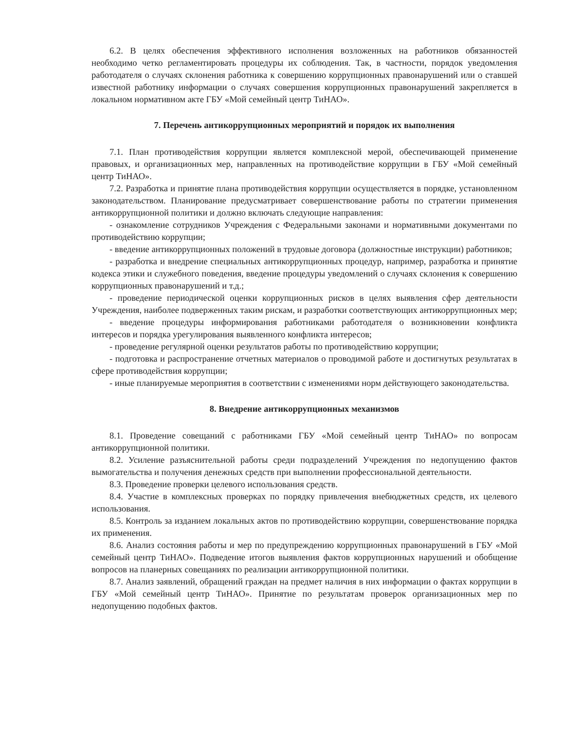6.2. В целях обеспечения эффективного исполнения возложенных на работников обязанностей необходимо четко регламентировать процедуры их соблюдения. Так, в частности, порядок уведомления работодателя о случаях склонения работника к совершению коррупционных правонарушений или о ставшей известной работнику информации о случаях совершения коррупционных правонарушений закрепляется в локальном нормативном акте ГБУ «Мой семейный центр ТиНАО».
7. Перечень антикоррупционных мероприятий и порядок их выполнения
7.1. План противодействия коррупции является комплексной мерой, обеспечивающей применение правовых, и организационных мер, направленных на противодействие коррупции в ГБУ «Мой семейный центр ТиНАО».
7.2. Разработка и принятие плана противодействия коррупции осуществляется в порядке, установленном законодательством. Планирование предусматривает совершенствование работы по стратегии применения антикоррупционной политики и должно включать следующие направления:
- ознакомление сотрудников Учреждения с Федеральными законами и нормативными документами по противодействию коррупции;
- введение антикоррупционных положений в трудовые договора (должностные инструкции) работников;
- разработка и внедрение специальных антикоррупционных процедур, например, разработка и принятие кодекса этики и служебного поведения, введение процедуры уведомлений о случаях склонения к совершению коррупционных правонарушений и т.д.;
- проведение периодической оценки коррупционных рисков в целях выявления сфер деятельности Учреждения, наиболее подверженных таким рискам, и разработки соответствующих антикоррупционных мер;
- введение процедуры информирования работниками работодателя о возникновении конфликта интересов и порядка урегулирования выявленного конфликта интересов;
- проведение регулярной оценки результатов работы по противодействию коррупции;
- подготовка и распространение отчетных материалов о проводимой работе и достигнутых результатах в сфере противодействия коррупции;
- иные планируемые мероприятия в соответствии с изменениями норм действующего законодательства.
8. Внедрение антикоррупционных механизмов
8.1. Проведение совещаний с работниками ГБУ «Мой семейный центр ТиНАО» по вопросам антикоррупционной политики.
8.2. Усиление разъяснительной работы среди подразделений Учреждения по недопущению фактов вымогательства и получения денежных средств при выполнении профессиональной деятельности.
8.3. Проведение проверки целевого использования средств.
8.4. Участие в комплексных проверках по порядку привлечения внебюджетных средств, их целевого использования.
8.5. Контроль за изданием локальных актов по противодействию коррупции, совершенствование порядка их применения.
8.6. Анализ состояния работы и мер по предупреждению коррупционных правонарушений в ГБУ «Мой семейный центр ТиНАО». Подведение итогов выявления фактов коррупционных нарушений и обобщение вопросов на планерных совещаниях по реализации антикоррупционной политики.
8.7. Анализ заявлений, обращений граждан на предмет наличия в них информации о фактах коррупции в ГБУ «Мой семейный центр ТиНАО». Принятие по результатам проверок организационных мер по недопущению подобных фактов.